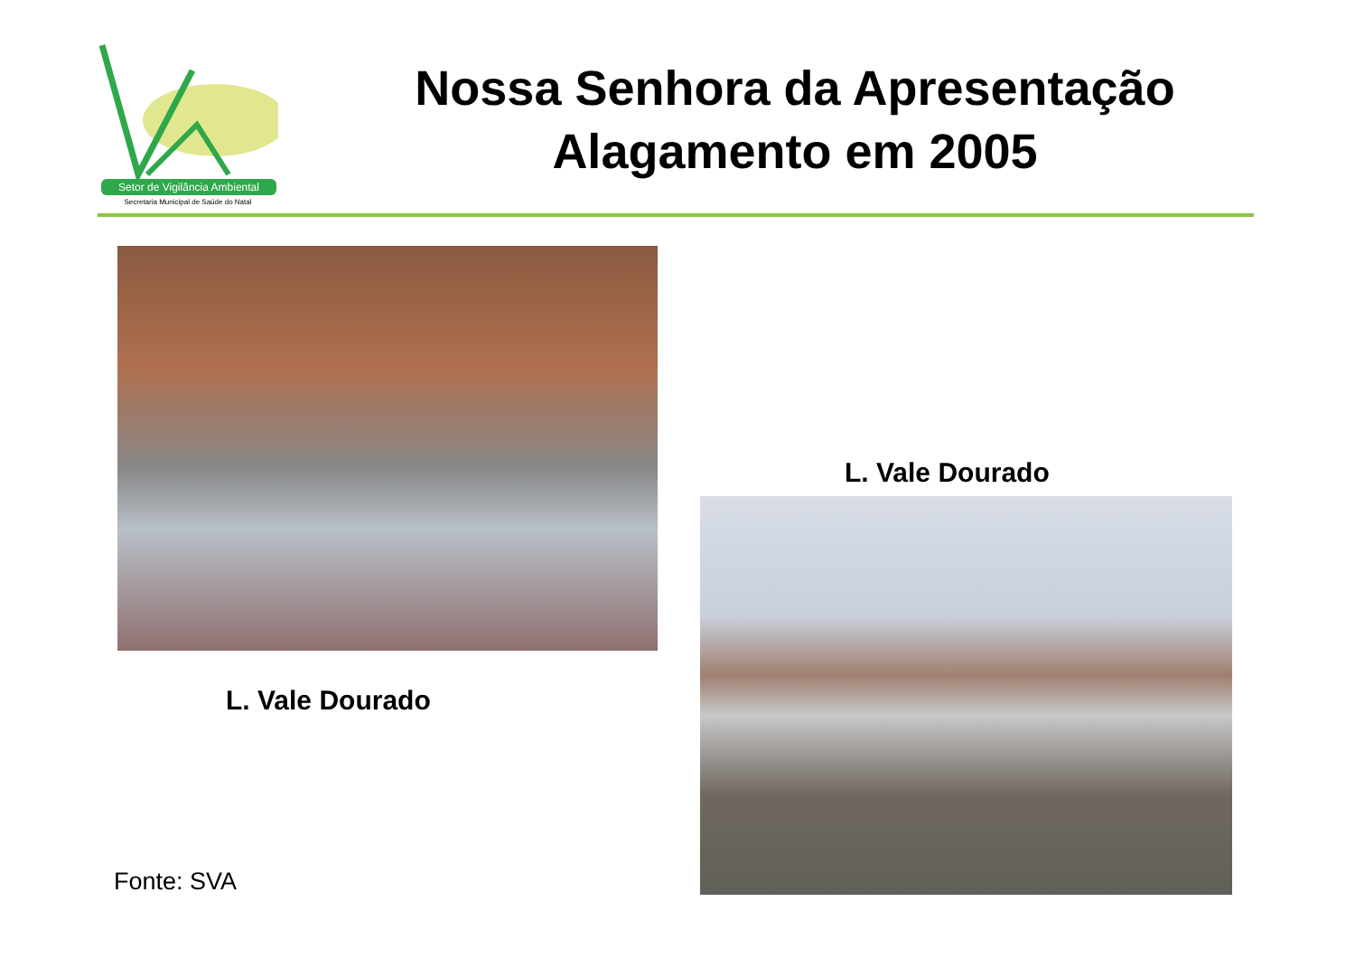Setor de Vigilância Ambiental
Secretaria Municipal de Saúde do Natal
Nossa Senhora da Apresentação Alagamento em 2005
L. Vale Dourado
L. Vale Dourado
Fonte: SVA